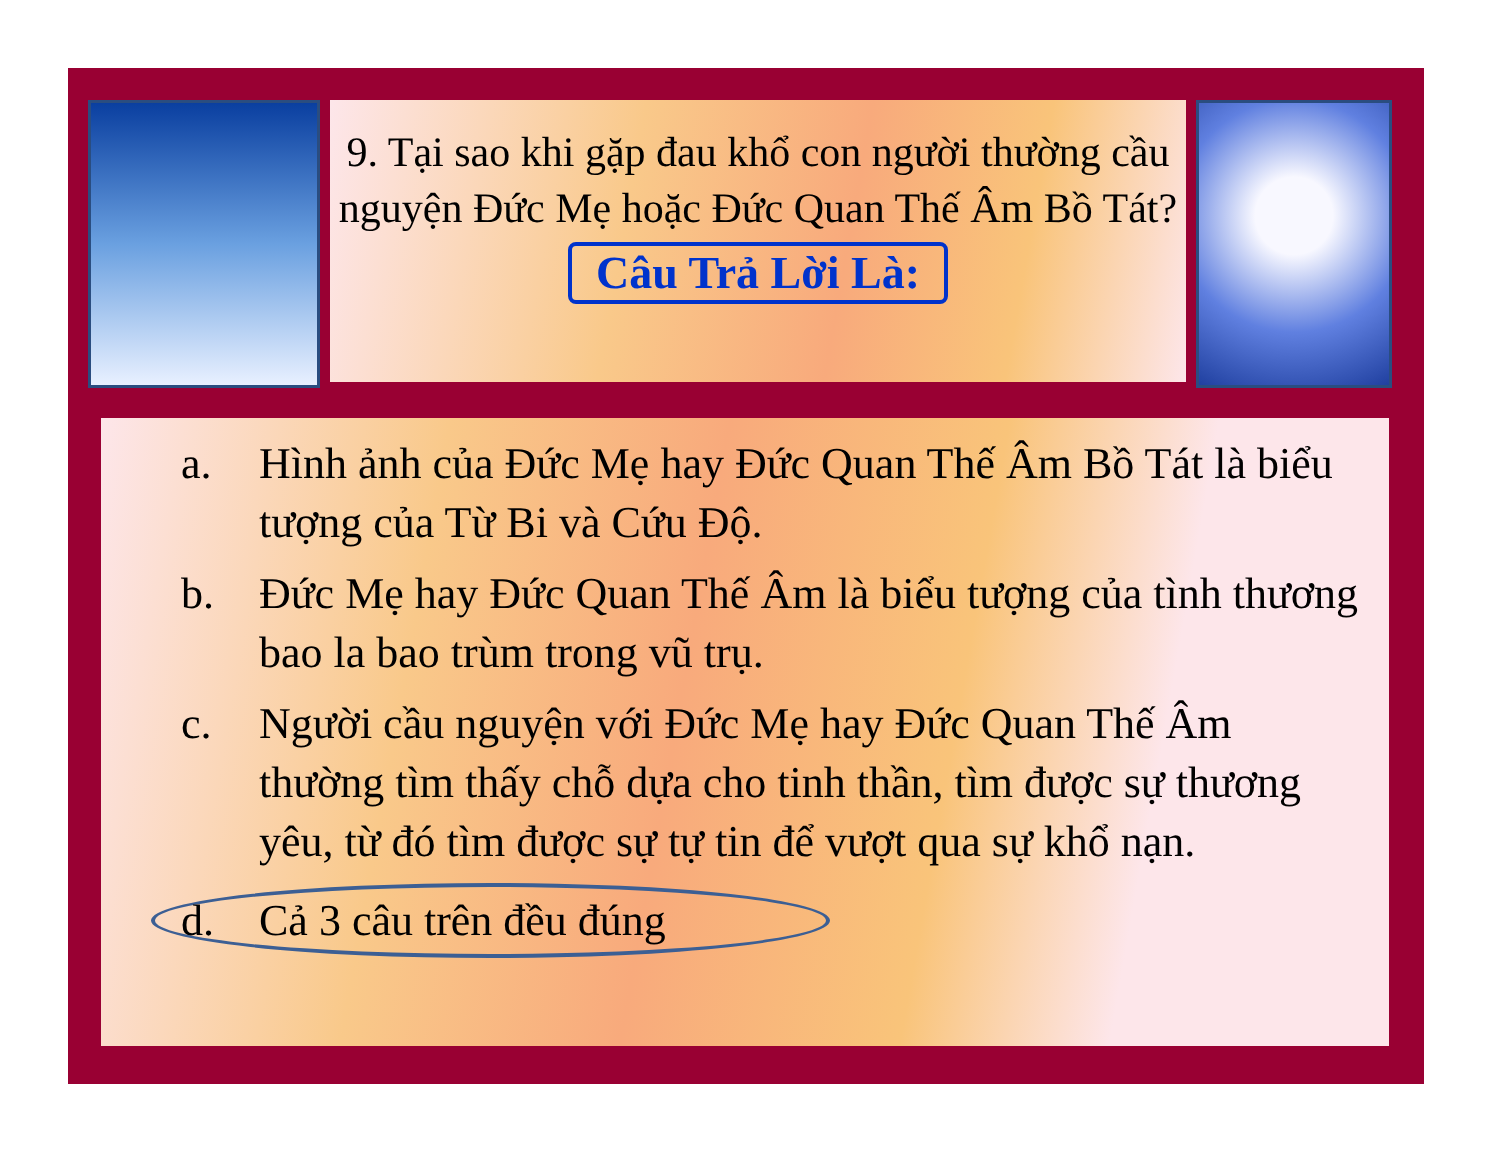9. Tại sao khi gặp đau khổ con người thường cầu nguyện Đức Mẹ hoặc Đức Quan Thế Âm Bồ Tát?
Câu Trả Lời Là:
a. Hình ảnh của Đức Mẹ hay Đức Quan Thế Âm Bồ Tát là biểu tượng của Từ Bi và Cứu Độ.
b. Đức Mẹ hay Đức Quan Thế Âm là biểu tượng của tình thương bao la bao trùm trong vũ trụ.
c. Người cầu nguyện với Đức Mẹ hay Đức Quan Thế Âm thường tìm thấy chỗ dựa cho tinh thần, tìm được sự thương yêu, từ đó tìm được sự tự tin để vượt qua sự khổ nạn.
d. Cả 3 câu trên đều đúng